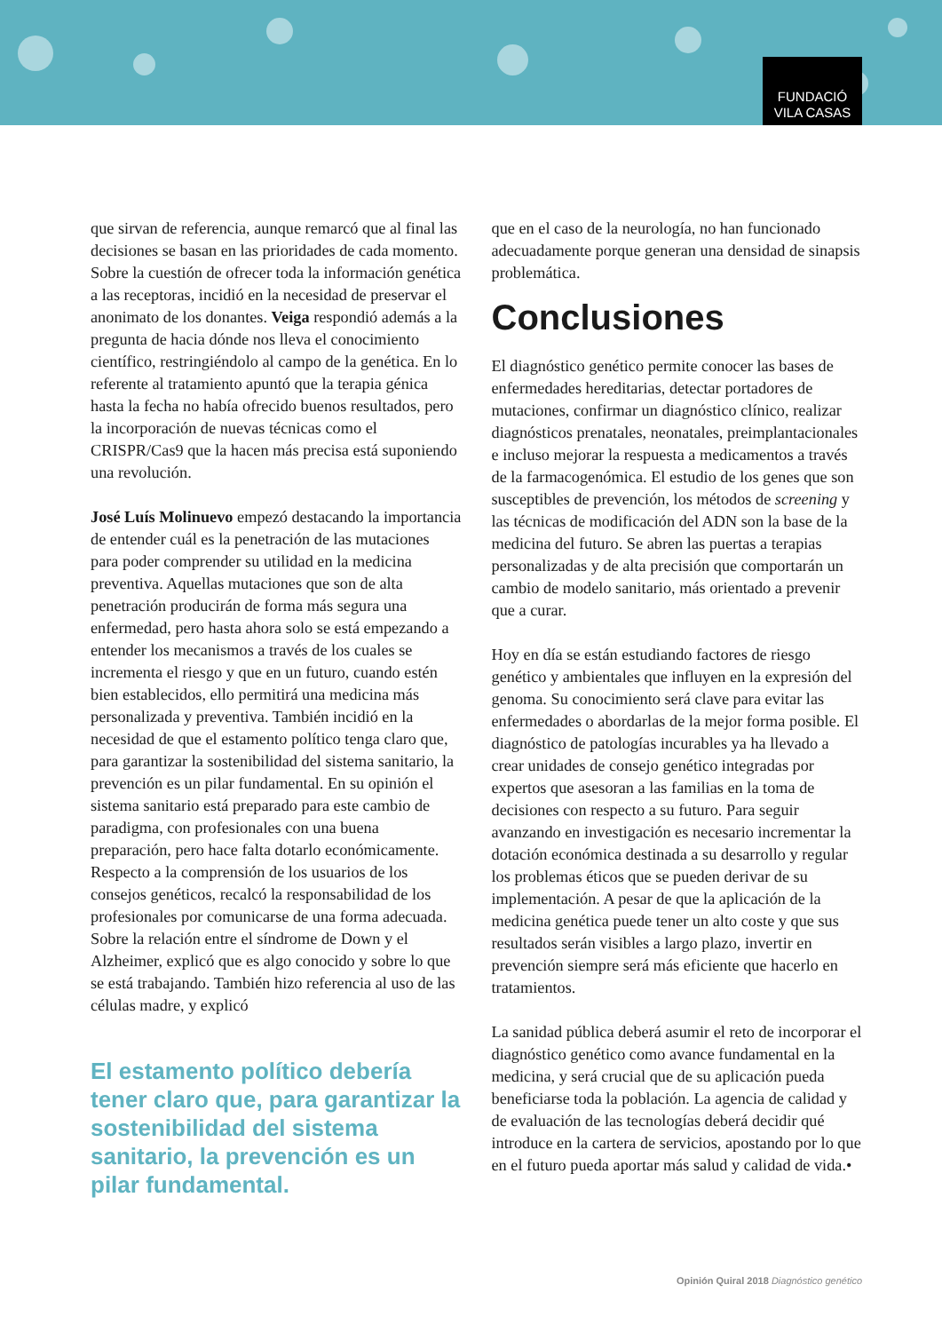FUNDACIÓ
VILA CASAS
que sirvan de referencia, aunque remarcó que al final las decisiones se basan en las prioridades de cada momento. Sobre la cuestión de ofrecer toda la información genética a las receptoras, incidió en la necesidad de preservar el anonimato de los donantes. Veiga respondió además a la pregunta de hacia dónde nos lleva el conocimiento científico, restringiéndolo al campo de la genética. En lo referente al tratamiento apuntó que la terapia génica hasta la fecha no había ofrecido buenos resultados, pero la incorporación de nuevas técnicas como el CRISPR/Cas9 que la hacen más precisa está suponiendo una revolución.
José Luís Molinuevo empezó destacando la importancia de entender cuál es la penetración de las mutaciones para poder comprender su utilidad en la medicina preventiva. Aquellas mutaciones que son de alta penetración producirán de forma más segura una enfermedad, pero hasta ahora solo se está empezando a entender los mecanismos a través de los cuales se incrementa el riesgo y que en un futuro, cuando estén bien establecidos, ello permitirá una medicina más personalizada y preventiva. También incidió en la necesidad de que el estamento político tenga claro que, para garantizar la sostenibilidad del sistema sanitario, la prevención es un pilar fundamental. En su opinión el sistema sanitario está preparado para este cambio de paradigma, con profesionales con una buena preparación, pero hace falta dotarlo económicamente. Respecto a la comprensión de los usuarios de los consejos genéticos, recalcó la responsabilidad de los profesionales por comunicarse de una forma adecuada. Sobre la relación entre el síndrome de Down y el Alzheimer, explicó que es algo conocido y sobre lo que se está trabajando. También hizo referencia al uso de las células madre, y explicó
El estamento político debería tener claro que, para garantizar la sostenibilidad del sistema sanitario, la prevención es un pilar fundamental.
que en el caso de la neurología, no han funcionado adecuadamente porque generan una densidad de sinapsis problemática.
Conclusiones
El diagnóstico genético permite conocer las bases de enfermedades hereditarias, detectar portadores de mutaciones, confirmar un diagnóstico clínico, realizar diagnósticos prenatales, neonatales, preimplantacionales e incluso mejorar la respuesta a medicamentos a través de la farmacogenómica. El estudio de los genes que son susceptibles de prevención, los métodos de screening y las técnicas de modificación del ADN son la base de la medicina del futuro. Se abren las puertas a terapias personalizadas y de alta precisión que comportarán un cambio de modelo sanitario, más orientado a prevenir que a curar.
Hoy en día se están estudiando factores de riesgo genético y ambientales que influyen en la expresión del genoma. Su conocimiento será clave para evitar las enfermedades o abordarlas de la mejor forma posible. El diagnóstico de patologías incurables ya ha llevado a crear unidades de consejo genético integradas por expertos que asesoran a las familias en la toma de decisiones con respecto a su futuro. Para seguir avanzando en investigación es necesario incrementar la dotación económica destinada a su desarrollo y regular los problemas éticos que se pueden derivar de su implementación. A pesar de que la aplicación de la medicina genética puede tener un alto coste y que sus resultados serán visibles a largo plazo, invertir en prevención siempre será más eficiente que hacerlo en tratamientos.
La sanidad pública deberá asumir el reto de incorporar el diagnóstico genético como avance fundamental en la medicina, y será crucial que de su aplicación pueda beneficiarse toda la población. La agencia de calidad y de evaluación de las tecnologías deberá decidir qué introduce en la cartera de servicios, apostando por lo que en el futuro pueda aportar más salud y calidad de vida.•
Opinión Quiral 2018 Diagnóstico genético